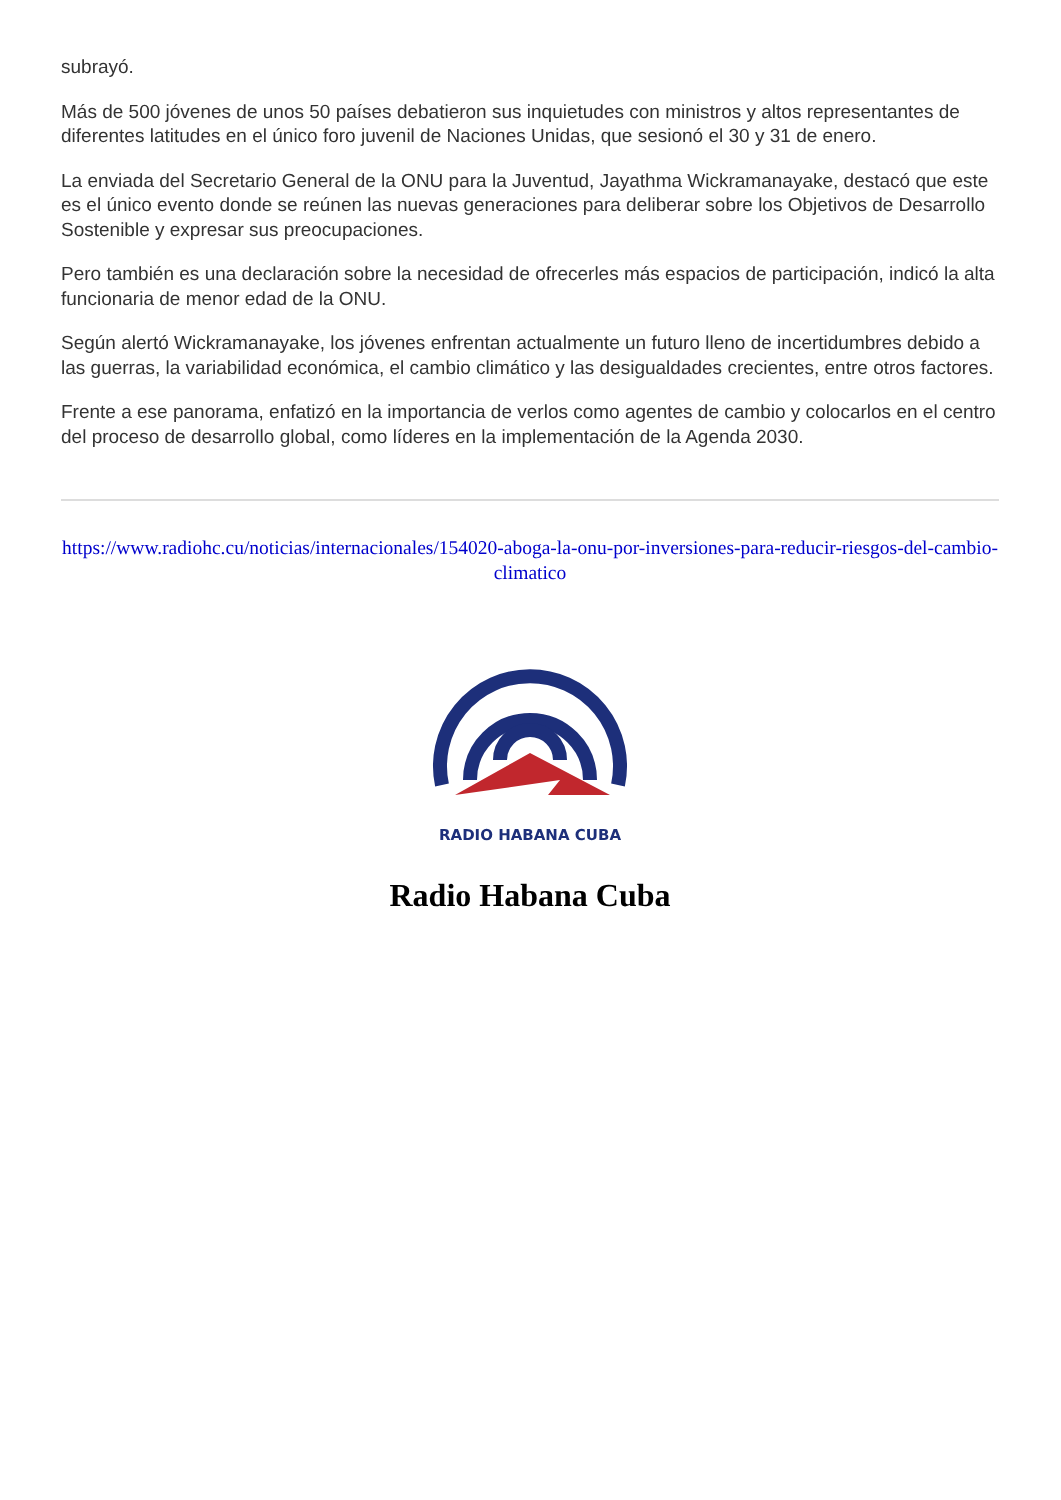subrayó.
Más de 500 jóvenes de unos 50 países debatieron sus inquietudes con ministros y altos representantes de diferentes latitudes en el único foro juvenil de Naciones Unidas, que sesionó el 30 y 31 de enero.
La enviada del Secretario General de la ONU para la Juventud, Jayathma Wickramanayake, destacó que este es el único evento donde se reúnen las nuevas generaciones para deliberar sobre los Objetivos de Desarrollo Sostenible y expresar sus preocupaciones.
Pero también es una declaración sobre la necesidad de ofrecerles más espacios de participación, indicó la alta funcionaria de menor edad de la ONU.
Según alertó Wickramanayake, los jóvenes enfrentan actualmente un futuro lleno de incertidumbres debido a las guerras, la variabilidad económica, el cambio climático y las desigualdades crecientes, entre otros factores.
Frente a ese panorama, enfatizó en la importancia de verlos como agentes de cambio y colocarlos en el centro del proceso de desarrollo global, como líderes en la implementación de la Agenda 2030.
https://www.radiohc.cu/noticias/internacionales/154020-aboga-la-onu-por-inversiones-para-reducir-riesgos-del-cambio-climatico
RADIO HABANA CUBA
Radio Habana Cuba